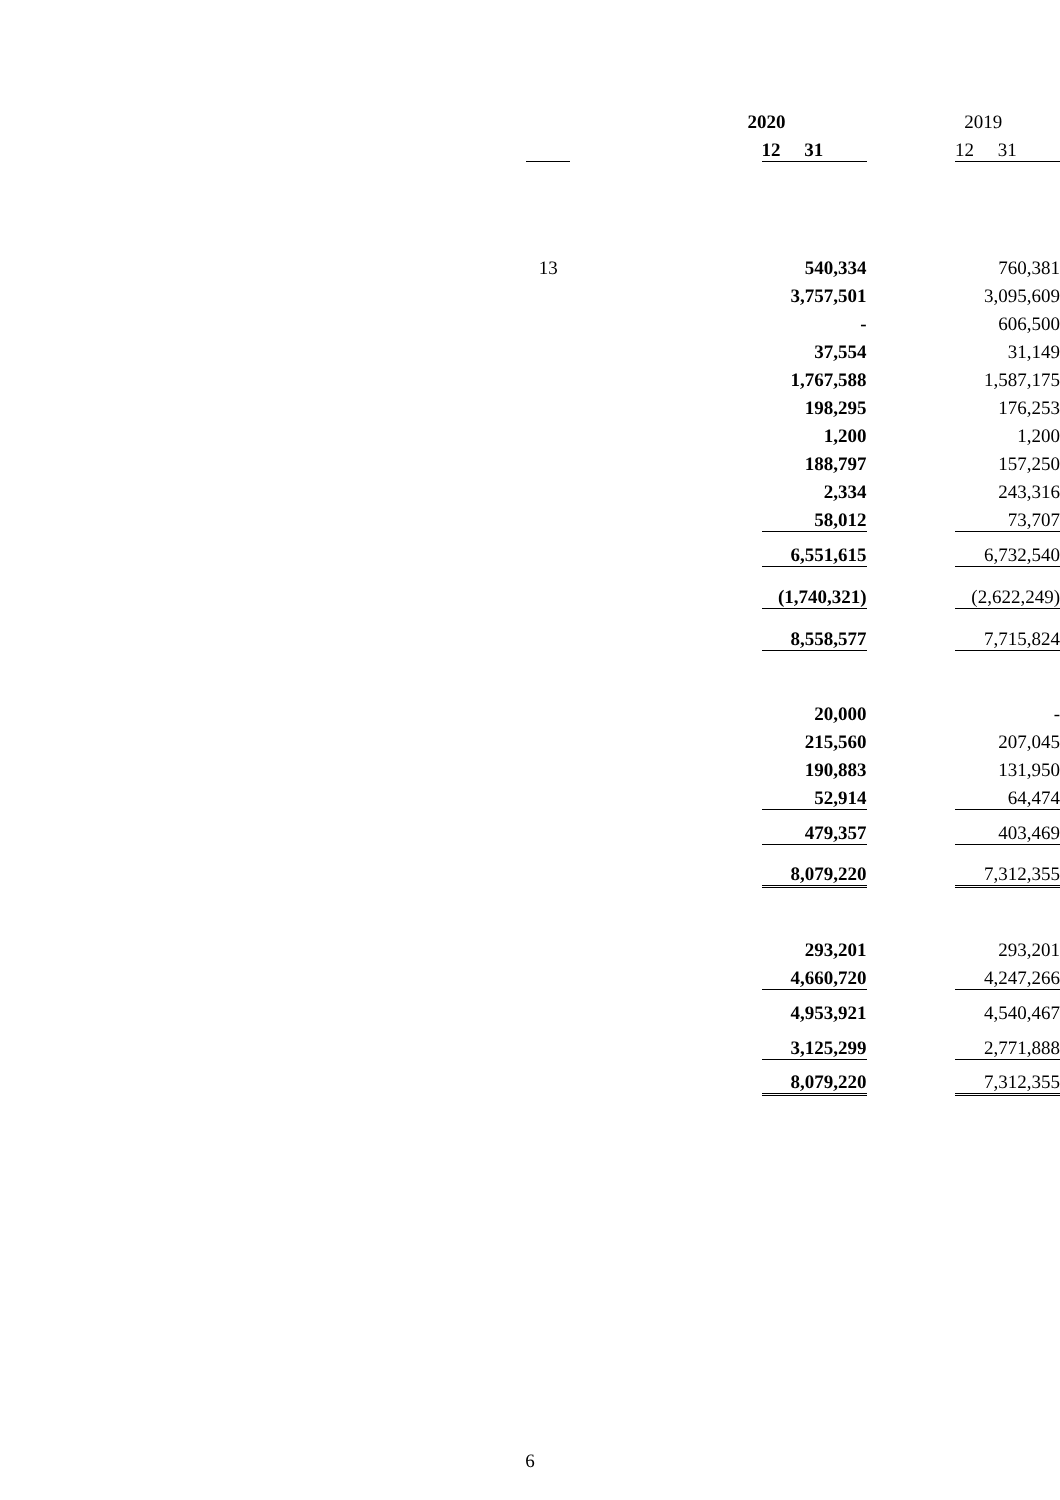| | 2020 | 2019 |
| --- | --- | --- |
| | 12 31 | 12 31 |
| 13 | 540,334 | 760,381 |
| | 3,757,501 | 3,095,609 |
| | - | 606,500 |
| | 37,554 | 31,149 |
| | 1,767,588 | 1,587,175 |
| | 198,295 | 176,253 |
| | 1,200 | 1,200 |
| | 188,797 | 157,250 |
| | 2,334 | 243,316 |
| | 58,012 | 73,707 |
| | 6,551,615 | 6,732,540 |
| | (1,740,321) | (2,622,249) |
| | 8,558,577 | 7,715,824 |
| | 20,000 | - |
| | 215,560 | 207,045 |
| | 190,883 | 131,950 |
| | 52,914 | 64,474 |
| | 479,357 | 403,469 |
| | 8,079,220 | 7,312,355 |
| | 293,201 | 293,201 |
| | 4,660,720 | 4,247,266 |
| | 4,953,921 | 4,540,467 |
| | 3,125,299 | 2,771,888 |
| | 8,079,220 | 7,312,355 |
6